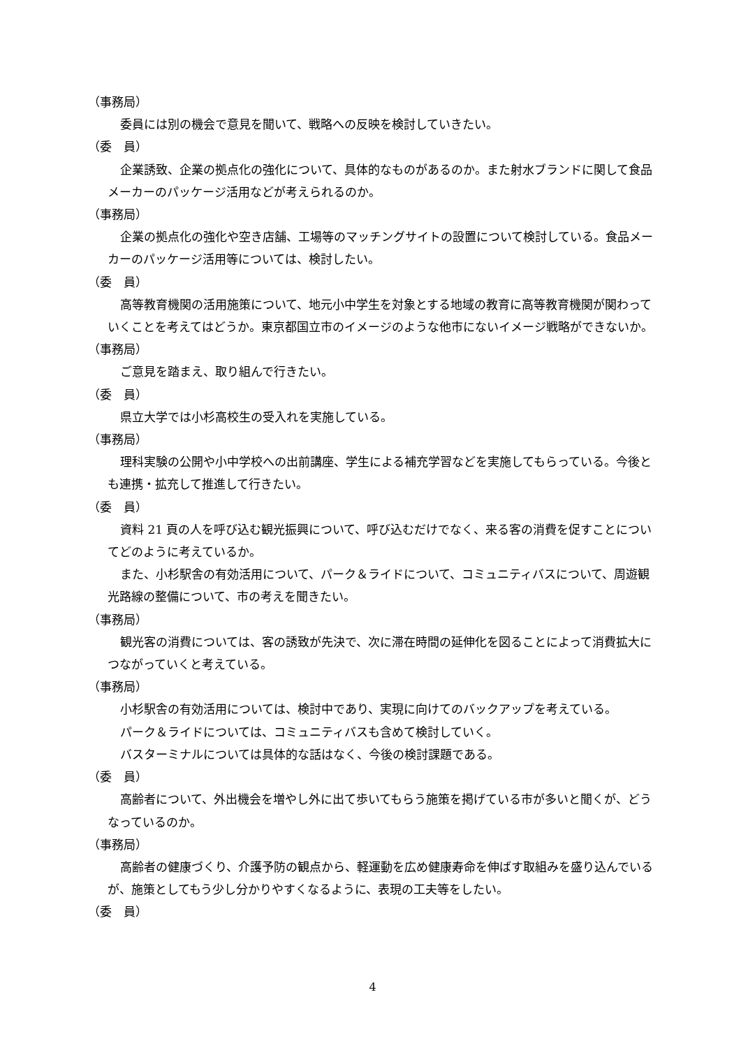（事務局）
委員には別の機会で意見を聞いて、戦略への反映を検討していきたい。
（委　員）
企業誘致、企業の拠点化の強化について、具体的なものがあるのか。また射水ブランドに関して食品メーカーのパッケージ活用などが考えられるのか。
（事務局）
企業の拠点化の強化や空き店舗、工場等のマッチングサイトの設置について検討している。食品メーカーのパッケージ活用等については、検討したい。
（委　員）
高等教育機関の活用施策について、地元小中学生を対象とする地域の教育に高等教育機関が関わっていくことを考えてはどうか。東京都国立市のイメージのような他市にないイメージ戦略ができないか。
（事務局）
ご意見を踏まえ、取り組んで行きたい。
（委　員）
県立大学では小杉高校生の受入れを実施している。
（事務局）
理科実験の公開や小中学校への出前講座、学生による補充学習などを実施してもらっている。今後とも連携・拡充して推進して行きたい。
（委　員）
資料 21 頁の人を呼び込む観光振興について、呼び込むだけでなく、来る客の消費を促すことについてどのように考えているか。
また、小杉駅舎の有効活用について、パーク＆ライドについて、コミュニティバスについて、周遊観光路線の整備について、市の考えを聞きたい。
（事務局）
観光客の消費については、客の誘致が先決で、次に滞在時間の延伸化を図ることによって消費拡大につながっていくと考えている。
（事務局）
小杉駅舎の有効活用については、検討中であり、実現に向けてのバックアップを考えている。
パーク＆ライドについては、コミュニティバスも含めて検討していく。
バスターミナルについては具体的な話はなく、今後の検討課題である。
（委　員）
高齢者について、外出機会を増やし外に出て歩いてもらう施策を掲げている市が多いと聞くが、どうなっているのか。
（事務局）
高齢者の健康づくり、介護予防の観点から、軽運動を広め健康寿命を伸ばす取組みを盛り込んでいるが、施策としてもう少し分かりやすくなるように、表現の工夫等をしたい。
（委　員）
4